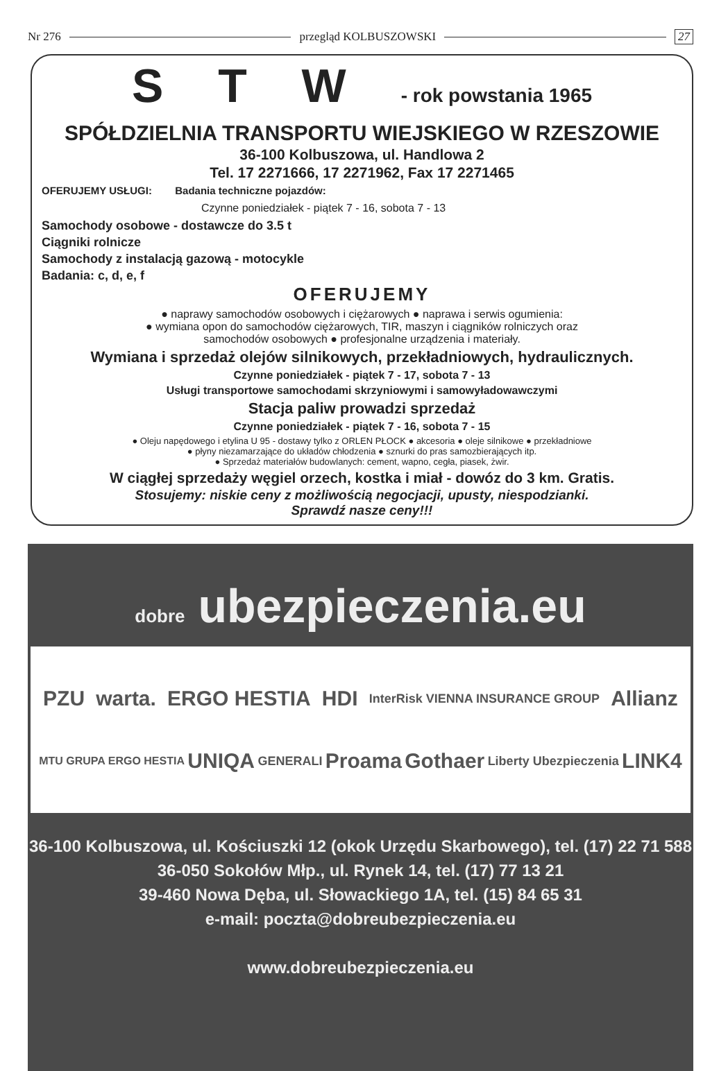Nr 276 przegląd KOLBUSZOWSKI 27
S T W - rok powstania 1965
SPÓŁDZIELNIA TRANSPORTU WIEJSKIEGO W RZESZOWIE
36-100 Kolbuszowa, ul. Handlowa 2
Tel. 17 2271666, 17 2271962, Fax 17 2271465
OFERUJEMY USŁUGI: Badania techniczne pojazdów:
Czynne poniedziałek - piątek 7 - 16, sobota 7 - 13
Samochody osobowe - dostawcze do 3.5 t
Ciągniki rolnicze
Samochody z instalacją gazową - motocykle
Badania: c, d, e, f
OFERUJEMY
● naprawy samochodów osobowych i ciężarowych ● naprawa i serwis ogumienia:
● wymiana opon do samochodów ciężarowych, TIR, maszyn i ciągników rolniczych oraz
samochodów osobowych ● profesjonalne urządzenia i materiały.
Wymiana i sprzedaż olejów silnikowych, przekładniowych, hydraulicznych.
Czynne poniedziałek - piątek 7 - 17, sobota 7 - 13
Usługi transportowe samochodami skrzyniowymi i samowyładowawczymi
Stacja paliw prowadzi sprzedaż
Czynne poniedziałek - piątek 7 - 16, sobota 7 - 15
● Oleju napędowego i etylina U 95 - dostawy tylko z ORLEN PŁOCK ● akcesoria ● oleje silnikowe ● przekładniowe
● płyny niezamarzające do układów chłodzenia ● sznurki do pras samozbierających itp.
● Sprzedaż materiałów budowlanych: cement, wapno, cegła, piasek, żwir.
W ciągłej sprzedaży węgiel orzech, kostka i miał - dowóz do 3 km. Gratis.
Stosujemy: niskie ceny z możliwością negocjacji, upusty, niespodzianki.
Sprawdź nasze ceny!!!
dobre ubezpieczenia.eu
PZU warta. ERGO HESTIA HDI InterRisk VIENNA INSURANCE GROUP Allianz MTU GRUPA ERGO HESTIA UNIQA GENERALI Proama Gothaer Liberty Ubezpieczenia LINK4
36-100 Kolbuszowa, ul. Kościuszki 12 (okok Urzędu Skarbowego), tel. (17) 22 71 588
36-050 Sokołów Młp., ul. Rynek 14, tel. (17) 77 13 21
39-460 Nowa Dęba, ul. Słowackiego 1A, tel. (15) 84 65 31
e-mail: poczta@dobreubezpieczenia.eu
www.dobreubezpieczenia.eu